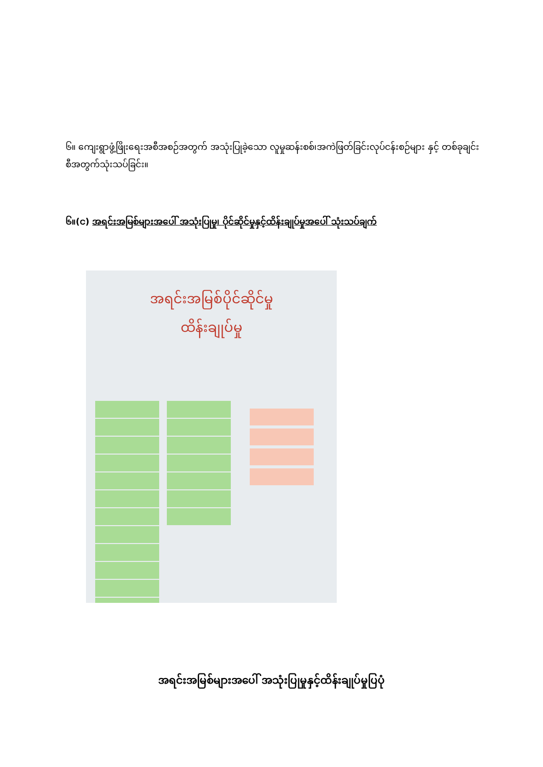၆။ ကျေးရွာဖွံ့ဖြိုးရေးအစီအစဉ်အတွက် အသုံးပြုခဲ့သော လူမှုဆန်းစစ်၊အကဲဖြတ်ခြင်းလုပ်ငန်းစဉ်များ နှင့် တစ်ခုချင်းစီအတွက်သုံးသပ်ခြင်း။
၆။(င) အရင်းအမြစ်များအပေါ် အသုံးပြုမှု၊ ပိုင်ဆိုင်မှုနှင့်ထိန်းချုပ်မှုအပေါ် သုံးသပ်ချက်
အရင်းအမြစ်ပိုင်ဆိုင်မှု
ထိန်းချုပ်မှု
အရင်းအမြစ်များအပေါ် အသုံးပြုမှုနှင့်ထိန်းချုပ်မှုပြပုံ